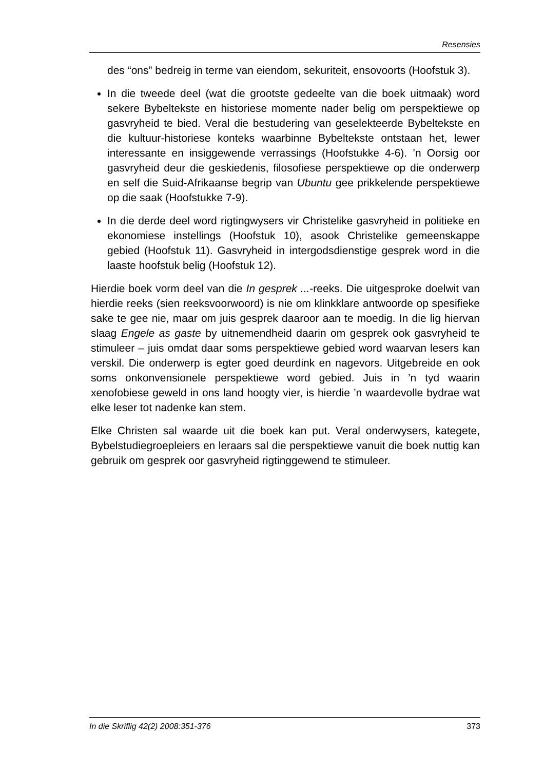Resensies
des “ons” bedreig in terme van eiendom, sekuriteit, ensovoorts (Hoofstuk 3).
In die tweede deel (wat die grootste gedeelte van die boek uitmaak) word sekere Bybeltekste en historiese momente nader belig om perspektiewe op gasvryheid te bied. Veral die bestudering van geselekteerde Bybeltekste en die kultuur-historiese konteks waarbinne Bybeltekste ontstaan het, lewer interessante en insiggewende verrassings (Hoofstukke 4-6). ’n Oorsig oor gasvryheid deur die geskiedenis, filosofiese perspektiewe op die onderwerp en self die Suid-Afrikaanse begrip van Ubuntu gee prikkelende perspektiewe op die saak (Hoofstukke 7-9).
In die derde deel word rigtingwysers vir Christelike gasvryheid in politieke en ekonomiese instellings (Hoofstuk 10), asook Christelike gemeenskappe gebied (Hoofstuk 11). Gasvryheid in intergodsdienstige gesprek word in die laaste hoofstuk belig (Hoofstuk 12).
Hierdie boek vorm deel van die In gesprek ...-reeks. Die uitgesproke doelwit van hierdie reeks (sien reeksvoorwoord) is nie om klinkklare antwoorde op spesifieke sake te gee nie, maar om juis gesprek daaroor aan te moedig. In die lig hiervan slaag Engele as gaste by uitnemendheid daarin om gesprek ook gasvryheid te stimuleer – juis omdat daar soms perspektiewe gebied word waarvan lesers kan verskil. Die onderwerp is egter goed deurdink en nagevors. Uitgebreide en ook soms onkonvensionele perspektiewe word gebied. Juis in ’n tyd waarin xenofobiese geweld in ons land hoogty vier, is hierdie ’n waardevolle bydrae wat elke leser tot nadenke kan stem.
Elke Christen sal waarde uit die boek kan put. Veral onderwysers, kategete, Bybelstudiegroepleiers en leraars sal die perspektiewe vanuit die boek nuttig kan gebruik om gesprek oor gasvryheid rigtinggewend te stimuleer.
In die Skriflig 42(2) 2008:351-376 373